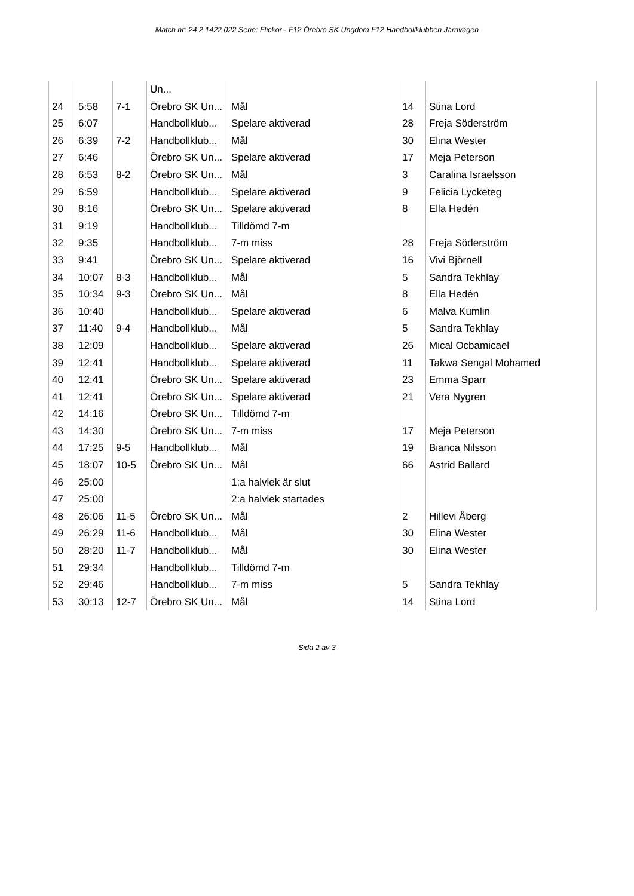Match nr: 24 2 1422 022 Serie: Flickor - F12 Örebro SK Ungdom F12 Handbollklubben Järnvägen
| | | | Un... | | | |
| 24 | 5:58 | 7-1 | Örebro SK Un... | Mål | 14 | Stina Lord |
| 25 | 6:07 | | Handbollklub... | Spelare aktiverad | 28 | Freja Söderström |
| 26 | 6:39 | 7-2 | Handbollklub... | Mål | 30 | Elina Wester |
| 27 | 6:46 | | Örebro SK Un... | Spelare aktiverad | 17 | Meja Peterson |
| 28 | 6:53 | 8-2 | Örebro SK Un... | Mål | 3 | Caralina Israelsson |
| 29 | 6:59 | | Handbollklub... | Spelare aktiverad | 9 | Felicia Lycketeg |
| 30 | 8:16 | | Örebro SK Un... | Spelare aktiverad | 8 | Ella Hedén |
| 31 | 9:19 | | Handbollklub... | Tilldömd 7-m | | |
| 32 | 9:35 | | Handbollklub... | 7-m miss | 28 | Freja Söderström |
| 33 | 9:41 | | Örebro SK Un... | Spelare aktiverad | 16 | Vivi Björnell |
| 34 | 10:07 | 8-3 | Handbollklub... | Mål | 5 | Sandra Tekhlay |
| 35 | 10:34 | 9-3 | Örebro SK Un... | Mål | 8 | Ella Hedén |
| 36 | 10:40 | | Handbollklub... | Spelare aktiverad | 6 | Malva Kumlin |
| 37 | 11:40 | 9-4 | Handbollklub... | Mål | 5 | Sandra Tekhlay |
| 38 | 12:09 | | Handbollklub... | Spelare aktiverad | 26 | Mical Ocbamicael |
| 39 | 12:41 | | Handbollklub... | Spelare aktiverad | 11 | Takwa Sengal Mohamed |
| 40 | 12:41 | | Örebro SK Un... | Spelare aktiverad | 23 | Emma Sparr |
| 41 | 12:41 | | Örebro SK Un... | Spelare aktiverad | 21 | Vera Nygren |
| 42 | 14:16 | | Örebro SK Un... | Tilldömd 7-m | | |
| 43 | 14:30 | | Örebro SK Un... | 7-m miss | 17 | Meja Peterson |
| 44 | 17:25 | 9-5 | Handbollklub... | Mål | 19 | Bianca Nilsson |
| 45 | 18:07 | 10-5 | Örebro SK Un... | Mål | 66 | Astrid Ballard |
| 46 | 25:00 | | | 1:a halvlek är slut | | |
| 47 | 25:00 | | | 2:a halvlek startades | | |
| 48 | 26:06 | 11-5 | Örebro SK Un... | Mål | 2 | Hillevi Åberg |
| 49 | 26:29 | 11-6 | Handbollklub... | Mål | 30 | Elina Wester |
| 50 | 28:20 | 11-7 | Handbollklub... | Mål | 30 | Elina Wester |
| 51 | 29:34 | | Handbollklub... | Tilldömd 7-m | | |
| 52 | 29:46 | | Handbollklub... | 7-m miss | 5 | Sandra Tekhlay |
| 53 | 30:13 | 12-7 | Örebro SK Un... | Mål | 14 | Stina Lord |
Sida 2 av 3